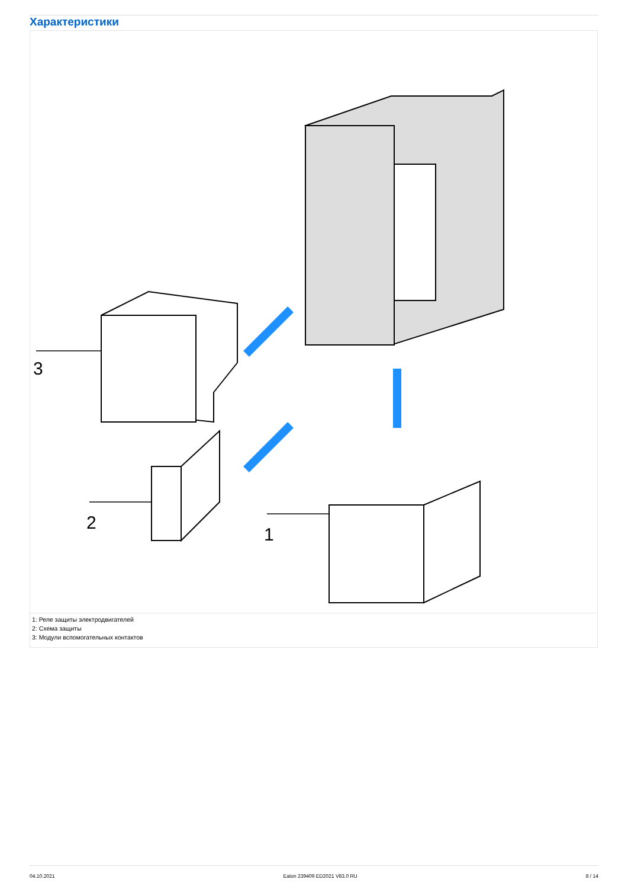Характеристики
3
2
1
1: Реле защиты электродвигателей
2: Схема защиты
3: Модули вспомогательных контактов
04.10.2021 Eaton 239409 ED2021 V83.0 RU 8 / 14